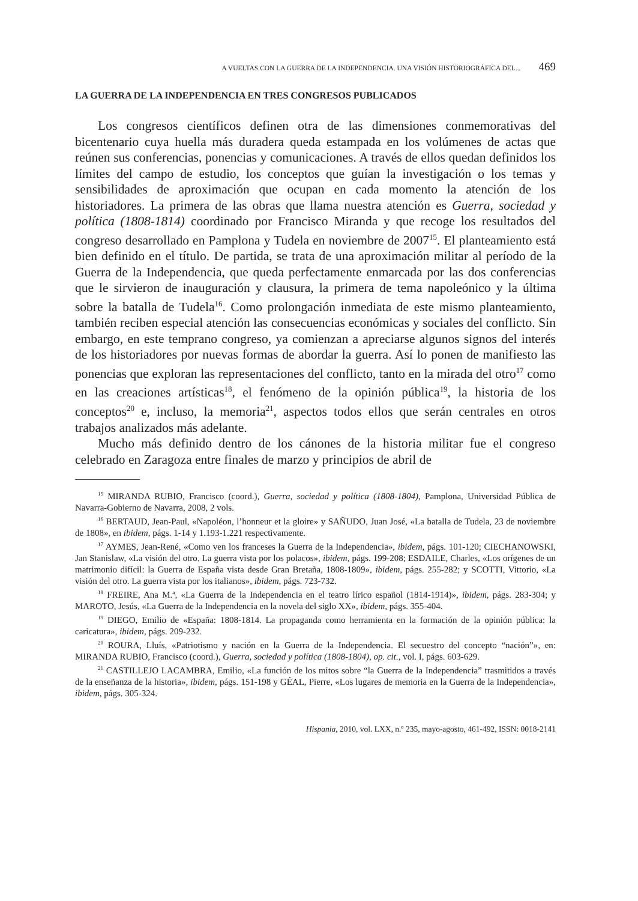A VUELTAS CON LA GUERRA DE LA INDEPENDENCIA. UNA VISIÓN HISTORIOGRÁFICA DEL... 469
LA GUERRA DE LA INDEPENDENCIA EN TRES CONGRESOS PUBLICADOS
Los congresos científicos definen otra de las dimensiones conmemorativas del bicentenario cuya huella más duradera queda estampada en los volúmenes de actas que reúnen sus conferencias, ponencias y comunicaciones. A través de ellos quedan definidos los límites del campo de estudio, los conceptos que guían la investigación o los temas y sensibilidades de aproximación que ocupan en cada momento la atención de los historiadores. La primera de las obras que llama nuestra atención es Guerra, sociedad y política (1808-1814) coordinado por Francisco Miranda y que recoge los resultados del congreso desarrollado en Pamplona y Tudela en noviembre de 2007<sup>15</sup>. El planteamiento está bien definido en el título. De partida, se trata de una aproximación militar al período de la Guerra de la Independencia, que queda perfectamente enmarcada por las dos conferencias que le sirvieron de inauguración y clausura, la primera de tema napoleónico y la última sobre la batalla de Tudela<sup>16</sup>. Como prolongación inmediata de este mismo planteamiento, también reciben especial atención las consecuencias económicas y sociales del conflicto. Sin embargo, en este temprano congreso, ya comienzan a apreciarse algunos signos del interés de los historiadores por nuevas formas de abordar la guerra. Así lo ponen de manifiesto las ponencias que exploran las representaciones del conflicto, tanto en la mirada del otro<sup>17</sup> como en las creaciones artísticas<sup>18</sup>, el fenómeno de la opinión pública<sup>19</sup>, la historia de los conceptos<sup>20</sup> e, incluso, la memoria<sup>21</sup>, aspectos todos ellos que serán centrales en otros trabajos analizados más adelante.
Mucho más definido dentro de los cánones de la historia militar fue el congreso celebrado en Zaragoza entre finales de marzo y principios de abril de
<sup>15</sup> MIRANDA RUBIO, Francisco (coord.), Guerra, sociedad y política (1808-1804), Pamplona, Universidad Pública de Navarra-Gobierno de Navarra, 2008, 2 vols.
<sup>16</sup> BERTAUD, Jean-Paul, «Napoléon, l’honneur et la gloire» y SAÑUDO, Juan José, «La batalla de Tudela, 23 de noviembre de 1808», en ibidem, págs. 1-14 y 1.193-1.221 respectivamente.
<sup>17</sup> AYMES, Jean-René, «Como ven los franceses la Guerra de la Independencia», ibidem, págs. 101-120; CIECHANOWSKI, Jan Stanislaw, «La visión del otro. La guerra vista por los polacos», ibidem, págs. 199-208; ESDAILE, Charles, «Los orígenes de un matrimonio difícil: la Guerra de España vista desde Gran Bretaña, 1808-1809», ibidem, págs. 255-282; y SCOTTI, Vittorio, «La visión del otro. La guerra vista por los italianos», ibidem, págs. 723-732.
<sup>18</sup> FREIRE, Ana M.ª, «La Guerra de la Independencia en el teatro lírico español (1814-1914)», ibidem, págs. 283-304; y MAROTO, Jesús, «La Guerra de la Independencia en la novela del siglo XX», ibidem, págs. 355-404.
<sup>19</sup> DIEGO, Emilio de «España: 1808-1814. La propaganda como herramienta en la formación de la opinión pública: la caricatura», ibidem, págs. 209-232.
<sup>20</sup> ROURA, Lluís, «Patriotismo y nación en la Guerra de la Independencia. El secuestro del concepto “nación”», en: MIRANDA RUBIO, Francisco (coord.), Guerra, sociedad y política (1808-1804), op. cit., vol. I, págs. 603-629.
<sup>21</sup> CASTILLEJO LACAMBRA, Emilio, «La función de los mitos sobre “la Guerra de la Independencia” trasmitidos a través de la enseñanza de la historia», ibidem, págs. 151-198 y GÉAL, Pierre, «Los lugares de memoria en la Guerra de la Independencia», ibidem, págs. 305-324.
Hispania, 2010, vol. LXX, n.º 235, mayo-agosto, 461-492, ISSN: 0018-2141